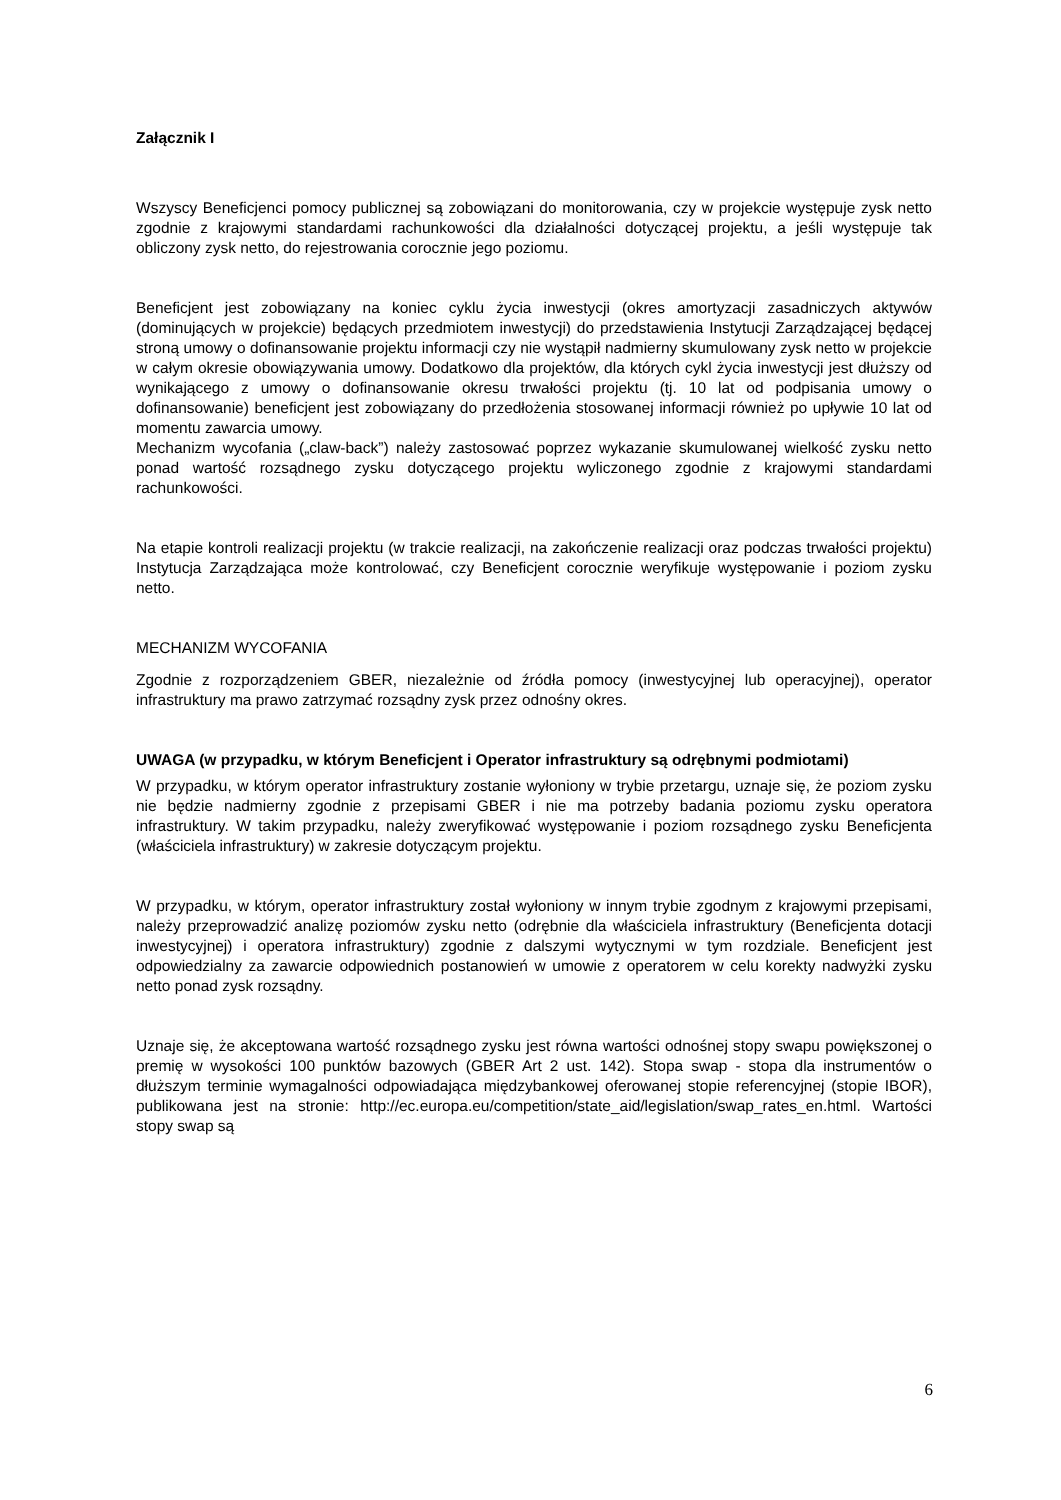Załącznik I
Wszyscy Beneficjenci pomocy publicznej są zobowiązani do monitorowania, czy w projekcie występuje zysk netto zgodnie z krajowymi standardami rachunkowości dla działalności dotyczącej projektu, a jeśli występuje tak obliczony zysk netto, do rejestrowania corocznie jego poziomu.
Beneficjent jest zobowiązany na koniec cyklu życia inwestycji (okres amortyzacji zasadniczych aktywów (dominujących w projekcie) będących przedmiotem inwestycji) do przedstawienia Instytucji Zarządzającej będącej stroną umowy o dofinansowanie projektu informacji czy nie wystąpił nadmierny skumulowany zysk netto w projekcie w całym okresie obowiązywania umowy. Dodatkowo dla projektów, dla których cykl życia inwestycji jest dłuższy od wynikającego z umowy o dofinansowanie okresu trwałości projektu (tj. 10 lat od podpisania umowy o dofinansowanie) beneficjent jest zobowiązany do przedłożenia stosowanej informacji również po upływie 10 lat od momentu zawarcia umowy.
Mechanizm wycofania („claw-back”) należy zastosować poprzez wykazanie skumulowanej wielkość zysku netto ponad wartość rozsądnego zysku dotyczącego projektu wyliczonego zgodnie z krajowymi standardami rachunkowości.
Na etapie kontroli realizacji projektu (w trakcie realizacji, na zakończenie realizacji oraz podczas trwałości projektu) Instytucja Zarządzająca może kontrolować, czy Beneficjent corocznie weryfikuje występowanie i poziom zysku netto.
MECHANIZM WYCOFANIA
Zgodnie z rozporządzeniem GBER, niezależnie od źródła pomocy (inwestycyjnej lub operacyjnej), operator infrastruktury ma prawo zatrzymać rozsądny zysk przez odnośny okres.
UWAGA (w przypadku, w którym Beneficjent i Operator infrastruktury są odrębnymi podmiotami)
W przypadku, w którym operator infrastruktury zostanie wyłoniony w trybie przetargu, uznaje się, że poziom zysku nie będzie nadmierny zgodnie z przepisami GBER i nie ma potrzeby badania poziomu zysku operatora infrastruktury. W takim przypadku, należy zweryfikować występowanie i poziom rozsądnego zysku Beneficjenta (właściciela infrastruktury) w zakresie dotyczącym projektu.
W przypadku, w którym, operator infrastruktury został wyłoniony w innym trybie zgodnym z krajowymi przepisami, należy przeprowadzić analizę poziomów zysku netto (odrębnie dla właściciela infrastruktury (Beneficjenta dotacji inwestycyjnej) i operatora infrastruktury) zgodnie z dalszymi wytycznymi w tym rozdziale. Beneficjent jest odpowiedzialny za zawarcie odpowiednich postanowień w umowie z operatorem w celu korekty nadwyżki zysku netto ponad zysk rozsądny.
Uznaje się, że akceptowana wartość rozsądnego zysku jest równa wartości odnośnej stopy swapu powiększonej o premię w wysokości 100 punktów bazowych (GBER Art 2 ust. 142). Stopa swap - stopa dla instrumentów o dłuższym terminie wymagalności odpowiadająca międzybankowej oferowanej stopie referencyjnej (stopie IBOR), publikowana jest na stronie: http://ec.europa.eu/competition/state_aid/legislation/swap_rates_en.html. Wartości stopy swap są
6